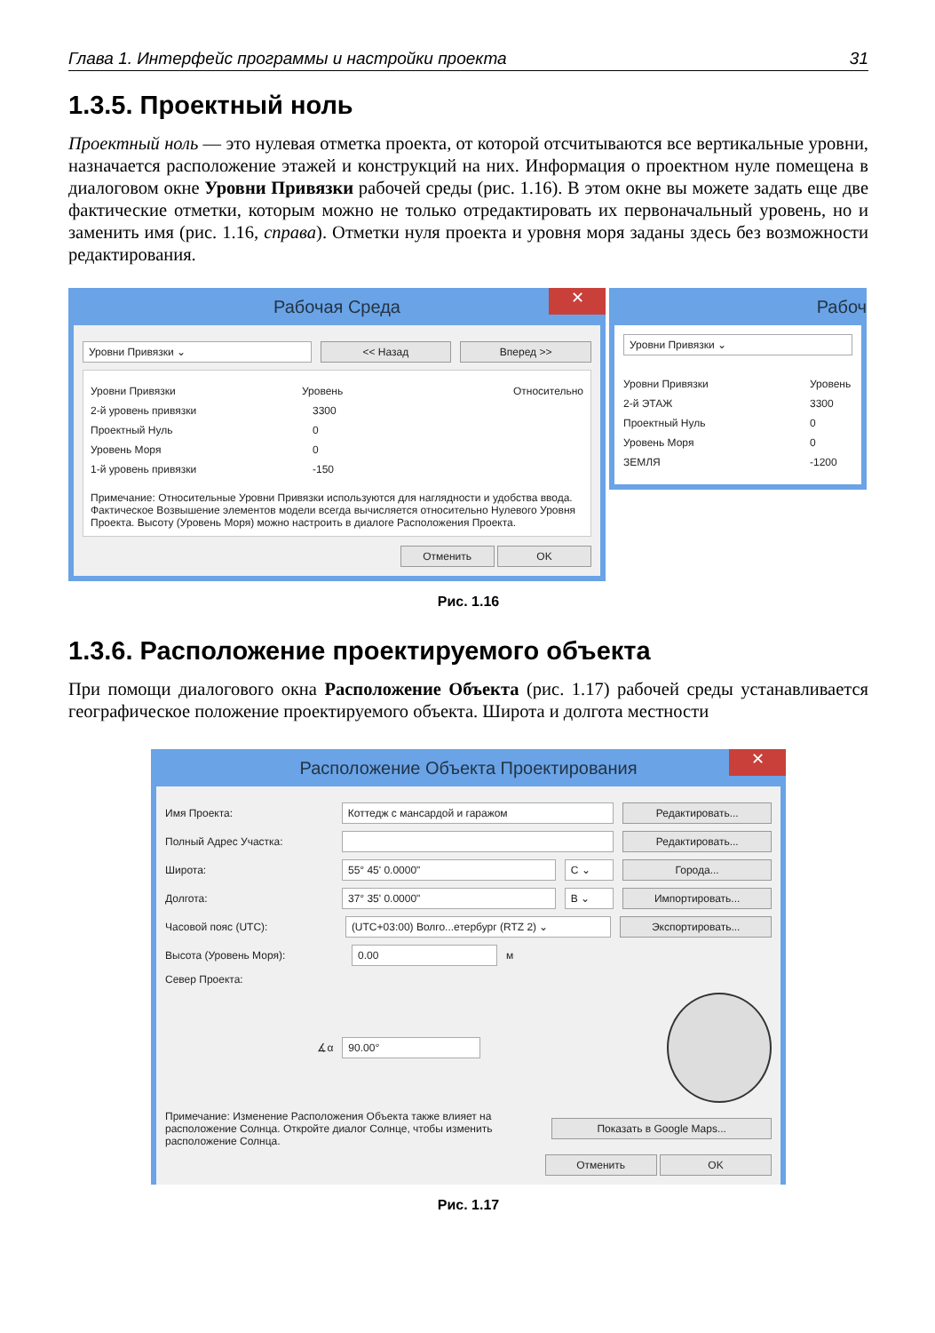Глава 1. Интерфейс программы и настройки проекта 31
1.3.5. Проектный ноль
Проектный ноль — это нулевая отметка проекта, от которой отсчитываются все вертикальные уровни, назначается расположение этажей и конструкций на них. Информация о проектном нуле помещена в диалоговом окне Уровни Привязки рабочей среды (рис. 1.16). В этом окне вы можете задать еще две фактические отметки, которым можно не только отредактировать их первоначальный уровень, но и заменить имя (рис. 1.16, справа). Отметки нуля проекта и уровня моря заданы здесь без возможности редактирования.
Рабочая Среда ✕
Уровни Привязки ⌄ << Назад Вперед >>
Уровни Привязки Уровень Относительно
2-й уровень привязки 3300
Проектный Нуль 0
Уровень Моря 0
1-й уровень привязки -150
Примечание: Относительные Уровни Привязки используются для наглядности и удобства ввода. Фактическое Возвышение элементов модели всегда вычисляется относительно Нулевого Уровня Проекта. Высоту (Уровень Моря) можно настроить в диалоге Расположения Проекта.
Отменить OK
Рабоч
Уровни Привязки ⌄
Уровни Привязки Уровень
2-й ЭТАЖ 3300
Проектный Нуль 0
Уровень Моря 0
ЗЕМЛЯ -1200
Рис. 1.16
1.3.6. Расположение проектируемого объекта
При помощи диалогового окна Расположение Объекта (рис. 1.17) рабочей среды устанавливается географическое положение проектируемого объекта. Широта и долгота местности
Расположение Объекта Проектирования ✕
Имя Проекта: Коттедж с мансардой и гаражом Редактировать...
Полный Адрес Участка: Редактировать...
Широта: 55° 45' 0.0000" С ⌄ Города...
Долгота: 37° 35' 0.0000" В ⌄ Импортировать...
Часовой пояс (UTC): (UTC+03:00) Волго...етербург (RTZ 2) ⌄ Экспортировать...
Высота (Уровень Моря): 0.00 м
Север Проекта:
∡α 90.00°
Примечание: Изменение Расположения Объекта также влияет на расположение Солнца. Откройте диалог Солнце, чтобы изменить расположение Солнца. Показать в Google Maps...
Отменить OK
Рис. 1.17